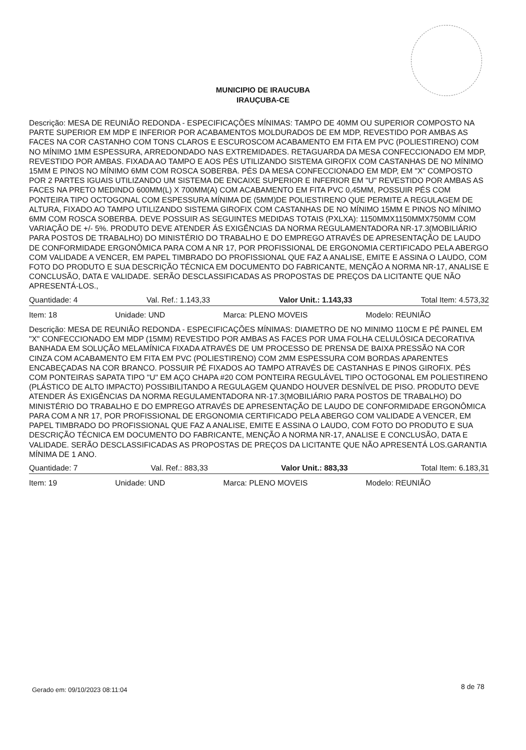MUNICIPIO DE IRAUCUBA
IRAUÇUBA-CE
Descrição: MESA DE REUNIÃO REDONDA - ESPECIFICAÇÕES MÍNIMAS: TAMPO DE 40MM OU SUPERIOR COMPOSTO NA PARTE SUPERIOR EM MDP E INFERIOR POR ACABAMENTOS MOLDURADOS DE EM MDP, REVESTIDO POR AMBAS AS FACES NA COR CASTANHO COM TONS CLAROS E ESCUROSCOM ACABAMENTO EM FITA EM PVC (POLIESTIRENO) COM NO MÍNIMO 1MM ESPESSURA, ARREDONDADO NAS EXTREMIDADES. RETAGUARDA DA MESA CONFECCIONADO EM MDP, REVESTIDO POR AMBAS. FIXADA AO TAMPO E AOS PÉS UTILIZANDO SISTEMA GIROFIX COM CASTANHAS DE NO MÍNIMO 15MM E PINOS NO MÍNIMO 6MM COM ROSCA SOBERBA. PÉS DA MESA CONFECCIONADO EM MDP, EM "X" COMPOSTO POR 2 PARTES IGUAIS UTILIZANDO UM SISTEMA DE ENCAIXE SUPERIOR E INFERIOR EM "U" REVESTIDO POR AMBAS AS FACES NA PRETO MEDINDO 600MM(L) X 700MM(A) COM ACABAMENTO EM FITA PVC 0,45MM, POSSUIR PÉS COM PONTEIRA TIPO OCTOGONAL COM ESPESSURA MÍNIMA DE (5MM)DE POLIESTIRENO QUE PERMITE A REGULAGEM DE ALTURA, FIXADO AO TAMPO UTILIZANDO SISTEMA GIROFIX COM CASTANHAS DE NO MÍNIMO 15MM E PINOS NO MÍNIMO 6MM COM ROSCA SOBERBA. DEVE POSSUIR AS SEGUINTES MEDIDAS TOTAIS (PXLXA): 1150MMX1150MMX750MM COM VARIAÇÃO DE +/- 5%. PRODUTO DEVE ATENDER ÁS EXIGÊNCIAS DA NORMA REGULAMENTADORA NR-17.3(MOBILIÁRIO PARA POSTOS DE TRABALHO) DO MINISTÉRIO DO TRABALHO E DO EMPREGO ATRAVÉS DE APRESENTAÇÃO DE LAUDO DE CONFORMIDADE ERGONÔMICA PARA COM A NR 17, POR PROFISSIONAL DE ERGONOMIA CERTIFICADO PELA ABERGO COM VALIDADE A VENCER, EM PAPEL TIMBRADO DO PROFISSIONAL QUE FAZ A ANALISE, EMITE E ASSINA O LAUDO, COM FOTO DO PRODUTO E SUA DESCRIÇÃO TÉCNICA EM DOCUMENTO DO FABRICANTE, MENÇÃO A NORMA NR-17, ANALISE E CONCLUSÃO, DATA E VALIDADE. SERÃO DESCLASSIFICADAS AS PROPOSTAS DE PREÇOS DA LICITANTE QUE NÃO APRESENTÁ-LOS.,
Quantidade: 4 Val. Ref.: 1.143,33 Valor Unit.: 1.143,33 Total Item: 4.573,32
Item: 18 Unidade: UND Marca: PLENO MOVEIS Modelo: REUNIÃO
Descrição: MESA DE REUNIÃO REDONDA - ESPECIFICAÇÕES MÍNIMAS: DIAMETRO DE NO MINIMO 110CM E PÉ PAINEL EM "X" CONFECCIONADO EM MDP (15MM) REVESTIDO POR AMBAS AS FACES POR UMA FOLHA CELULÓSICA DECORATIVA BANHADA EM SOLUÇÃO MELAMÍNICA FIXADA ATRAVÉS DE UM PROCESSO DE PRENSA DE BAIXA PRESSÃO NA COR CINZA COM ACABAMENTO EM FITA EM PVC (POLIESTIRENO) COM 2MM ESPESSURA COM BORDAS APARENTES ENCABEÇADAS NA COR BRANCO. POSSUIR PÉ FIXADOS AO TAMPO ATRAVÉS DE CASTANHAS E PINOS GIROFIX. PÉS COM PONTEIRAS SAPATA TIPO "U" EM AÇO CHAPA #20 COM PONTEIRA REGULÁVEL TIPO OCTOGONAL EM POLIESTIRENO (PLÁSTICO DE ALTO IMPACTO) POSSIBILITANDO A REGULAGEM QUANDO HOUVER DESNÍVEL DE PISO. PRODUTO DEVE ATENDER ÁS EXIGÊNCIAS DA NORMA REGULAMENTADORA NR-17.3(MOBILIÁRIO PARA POSTOS DE TRABALHO) DO MINISTÉRIO DO TRABALHO E DO EMPREGO ATRAVÉS DE APRESENTAÇÃO DE LAUDO DE CONFORMIDADE ERGONÔMICA PARA COM A NR 17, POR PROFISSIONAL DE ERGONOMIA CERTIFICADO PELA ABERGO COM VALIDADE A VENCER, EM PAPEL TIMBRADO DO PROFISSIONAL QUE FAZ A ANALISE, EMITE E ASSINA O LAUDO, COM FOTO DO PRODUTO E SUA DESCRIÇÃO TÉCNICA EM DOCUMENTO DO FABRICANTE, MENÇÃO A NORMA NR-17, ANALISE E CONCLUSÃO, DATA E VALIDADE. SERÃO DESCLASSIFICADAS AS PROPOSTAS DE PREÇOS DA LICITANTE QUE NÃO APRESENTÁ LOS.GARANTIA MÍNIMA DE 1 ANO.
Quantidade: 7 Val. Ref.: 883,33 Valor Unit.: 883,33 Total Item: 6.183,31
Item: 19 Unidade: UND Marca: PLENO MOVEIS Modelo: REUNIÃO
Gerado em: 09/10/2023 08:11:04 8 de 78